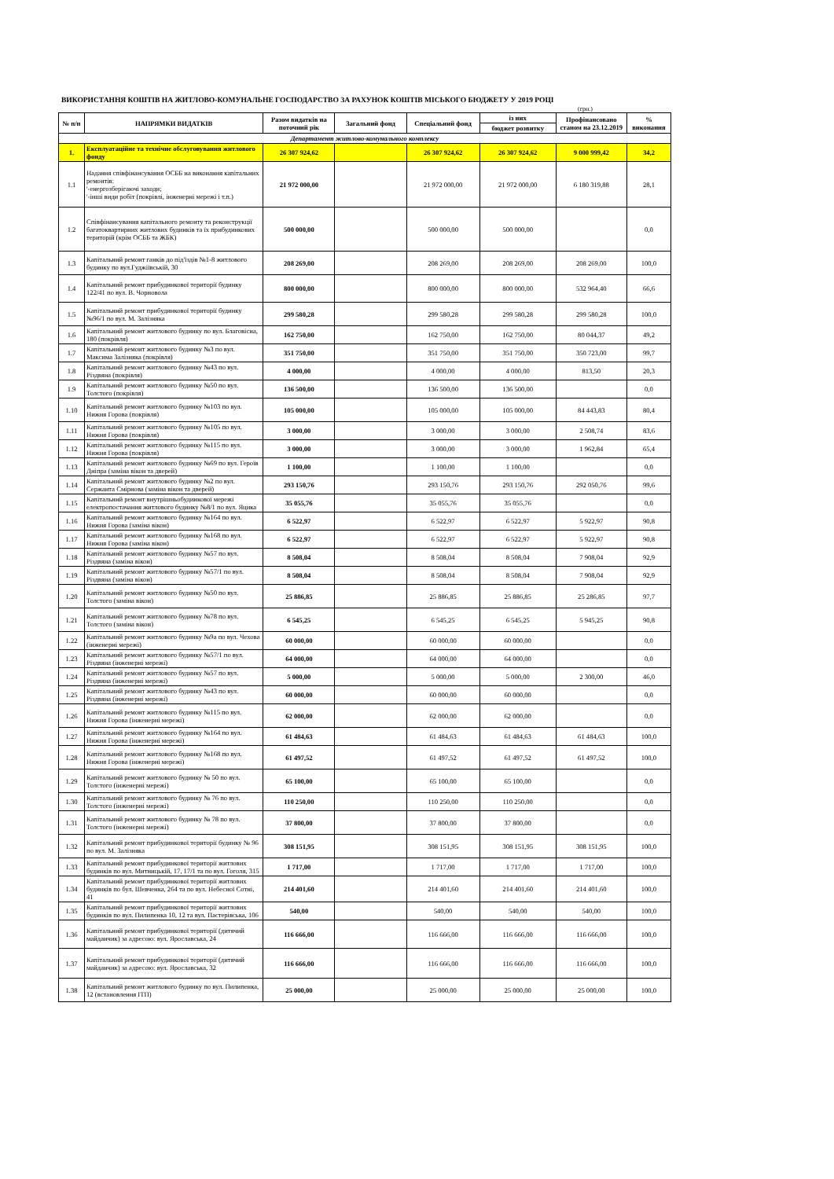ВИКОРИСТАННЯ КОШТІВ НА ЖИТЛОВО-КОМУНАЛЬНЕ ГОСПОДАРСТВО ЗА РАХУНОК КОШТІВ МІСЬКОГО БЮДЖЕТУ У 2019 РОЦІ
(грн.)
| № п/п | НАПРЯМКИ ВИДАТКІВ | Разом видатків на поточний рік | Загальний фонд | Спеціальний фонд | із них | Профінансовано станом на 23.12.2019 | % виконання |
| --- | --- | --- | --- | --- | --- | --- | --- |
| | | | | | бюджет розвитку | | |
| Департамент житлово-комунального комплексу | | | | | | | |
| 1. | Експлуатаційне та технічне обслуговування житлового фонду | 26 307 924,62 | | 26 307 924,62 | 26 307 924,62 | 9 000 999,42 | 34,2 |
| 1.1 | Надання співфінансування ОСББ на виконання капітальних ремонтів: '-енергозберігаючі заходи; '-інші види робіт (покрівлі, інженерні мережі і т.п.) | 21 972 000,00 | | 21 972 000,00 | 21 972 000,00 | 6 180 319,88 | 28,1 |
| 1.2 | Співфінансування капітального ремонту та реконструкції багатоквартирних житлових будинків та їх прибудинкових територій (крім ОСББ та ЖБК) | 500 000,00 | | 500 000,00 | 500 000,00 | | 0,0 |
| 1.3 | Капітальний ремонт ганків до під'їздів №1-8 житлового будинку по вул.Гуджіївській, 30 | 208 269,00 | | 208 269,00 | 208 269,00 | 208 269,00 | 100,0 |
| 1.4 | Капітальний ремонт прибудинкової території будинку 122/41 по вул. В. Чорновола | 800 000,00 | | 800 000,00 | 800 000,00 | 532 964,40 | 66,6 |
| 1.5 | Капітальний ремонт прибудинкової території будинку №96/1 по вул. М. Залізняка | 299 580,28 | | 299 580,28 | 299 580,28 | 299 580,28 | 100,0 |
| 1.6 | Капітальний ремонт житлового будинку по вул. Благовісна, 180 (покрівля) | 162 750,00 | | 162 750,00 | 162 750,00 | 80 044,37 | 49,2 |
| 1.7 | Капітальний ремонт житлового будинку №3 по вул. Максима Залізняка (покрівля) | 351 750,00 | | 351 750,00 | 351 750,00 | 350 723,00 | 99,7 |
| 1.8 | Капітальний ремонт житлового будинку №43 по вул. Різдвяна (покрівля) | 4 000,00 | | 4 000,00 | 4 000,00 | 813,50 | 20,3 |
| 1.9 | Капітальний ремонт житлового будинку №50 по вул. Толстого (покрівля) | 136 500,00 | | 136 500,00 | 136 500,00 | | 0,0 |
| 1.10 | Капітальний ремонт житлового будинку №103 по вул. Нижня Горова (покрівля) | 105 000,00 | | 105 000,00 | 105 000,00 | 84 443,83 | 80,4 |
| 1.11 | Капітальний ремонт житлового будинку №105 по вул. Нижня Горова (покрівля) | 3 000,00 | | 3 000,00 | 3 000,00 | 2 508,74 | 83,6 |
| 1.12 | Капітальний ремонт житлового будинку №115 по вул. Нижня Горова (покрівля) | 3 000,00 | | 3 000,00 | 3 000,00 | 1 962,84 | 65,4 |
| 1.13 | Капітальний ремонт житлового будинку №69 по вул. Героїв Дніпра (заміна вікон та дверей) | 1 100,00 | | 1 100,00 | 1 100,00 | | 0,0 |
| 1.14 | Капітальний ремонт житлового будинку №2 по вул. Сержанта Смірнова (заміна вікон та дверей) | 293 150,76 | | 293 150,76 | 293 150,76 | 292 050,76 | 99,6 |
| 1.15 | Капітальний ремонт внутрішньобудинкової мережі електропостачання житлового будинку №8/1 по вул. Яцика | 35 055,76 | | 35 055,76 | 35 055,76 | | 0,0 |
| 1.16 | Капітальний ремонт житлового будинку №164 по вул. Нижня Горова (заміна вікон) | 6 522,97 | | 6 522,97 | 6 522,97 | 5 922,97 | 90,8 |
| 1.17 | Капітальний ремонт житлового будинку №168 по вул. Нижня Горова (заміна вікон) | 6 522,97 | | 6 522,97 | 6 522,97 | 5 922,97 | 90,8 |
| 1.18 | Капітальний ремонт житлового будинку №57 по вул. Різдвяна (заміна вікон) | 8 508,04 | | 8 508,04 | 8 508,04 | 7 908,04 | 92,9 |
| 1.19 | Капітальний ремонт житлового будинку №57/1 по вул. Різдвяна (заміна вікон) | 8 508,04 | | 8 508,04 | 8 508,04 | 7 908,04 | 92,9 |
| 1.20 | Капітальний ремонт житлового будинку №50 по вул. Толстого (заміна вікон) | 25 886,85 | | 25 886,85 | 25 886,85 | 25 286,85 | 97,7 |
| 1.21 | Капітальний ремонт житлового будинку №78 по вул. Толстого (заміна вікон) | 6 545,25 | | 6 545,25 | 6 545,25 | 5 945,25 | 90,8 |
| 1.22 | Капітальний ремонт житлового будинку №9а по вул. Чехова (інженерні мережі) | 60 000,00 | | 60 000,00 | 60 000,00 | | 0,0 |
| 1.23 | Капітальний ремонт житлового будинку №57/1 по вул. Різдвяна (інженерні мережі) | 64 000,00 | | 64 000,00 | 64 000,00 | | 0,0 |
| 1.24 | Капітальний ремонт житлового будинку №57 по вул. Різдвяна (інженерні мережі) | 5 000,00 | | 5 000,00 | 5 000,00 | 2 300,00 | 46,0 |
| 1.25 | Капітальний ремонт житлового будинку №43 по вул. Різдвяна (інженерні мережі) | 60 000,00 | | 60 000,00 | 60 000,00 | | 0,0 |
| 1.26 | Капітальний ремонт житлового будинку №115 по вул. Нижня Горова (інженерні мережі) | 62 000,00 | | 62 000,00 | 62 000,00 | | 0,0 |
| 1.27 | Капітальний ремонт житлового будинку №164 по вул. Нижня Горова (інженерні мережі) | 61 484,63 | | 61 484,63 | 61 484,63 | 61 484,63 | 100,0 |
| 1.28 | Капітальний ремонт житлового будинку №168 по вул. Нижня Горова (інженерні мережі) | 61 497,52 | | 61 497,52 | 61 497,52 | 61 497,52 | 100,0 |
| 1.29 | Капітальний ремонт житлового будинку № 50 по вул. Толстого (інженерні мережі) | 65 100,00 | | 65 100,00 | 65 100,00 | | 0,0 |
| 1.30 | Капітальний ремонт житлового будинку № 76 по вул. Толстого (інженерні мережі) | 110 250,00 | | 110 250,00 | 110 250,00 | | 0,0 |
| 1.31 | Капітальний ремонт житлового будинку № 78 по вул. Толстого (інженерні мережі) | 37 800,00 | | 37 800,00 | 37 800,00 | | 0,0 |
| 1.32 | Капітальний ремонт прибудинкової території будинку № 96 по вул. М. Залізняка | 308 151,95 | | 308 151,95 | 308 151,95 | 308 151,95 | 100,0 |
| 1.33 | Капітальний ремонт прибудинкової території житлових будинків по вул. Митницькій, 17, 17/1 та по вул. Гоголя, 315 | 1 717,00 | | 1 717,00 | 1 717,00 | 1 717,00 | 100,0 |
| 1.34 | Капітальний ремонт прибудинкової території житлових будинків по бул. Шевченка, 264 та по вул. Небесної Сотні, 41 | 214 401,60 | | 214 401,60 | 214 401,60 | 214 401,60 | 100,0 |
| 1.35 | Капітальний ремонт прибудинкової території житлових будинків по вул. Пилипенка 10, 12 та вул. Пастерівська, 106 | 540,00 | | 540,00 | 540,00 | 540,00 | 100,0 |
| 1.36 | Капітальний ремонт прибудинкової території (дитячий майданчик) за адресою: вул. Ярославська, 24 | 116 666,00 | | 116 666,00 | 116 666,00 | 116 666,00 | 100,0 |
| 1.37 | Капітальний ремонт прибудинкової території (дитячий майданчик) за адресою: вул. Ярославська, 32 | 116 666,00 | | 116 666,00 | 116 666,00 | 116 666,00 | 100,0 |
| 1.38 | Капітальний ремонт житлового будинку по вул. Пилипенка, 12 (встановлення ІТП) | 25 000,00 | | 25 000,00 | 25 000,00 | 25 000,00 | 100,0 |